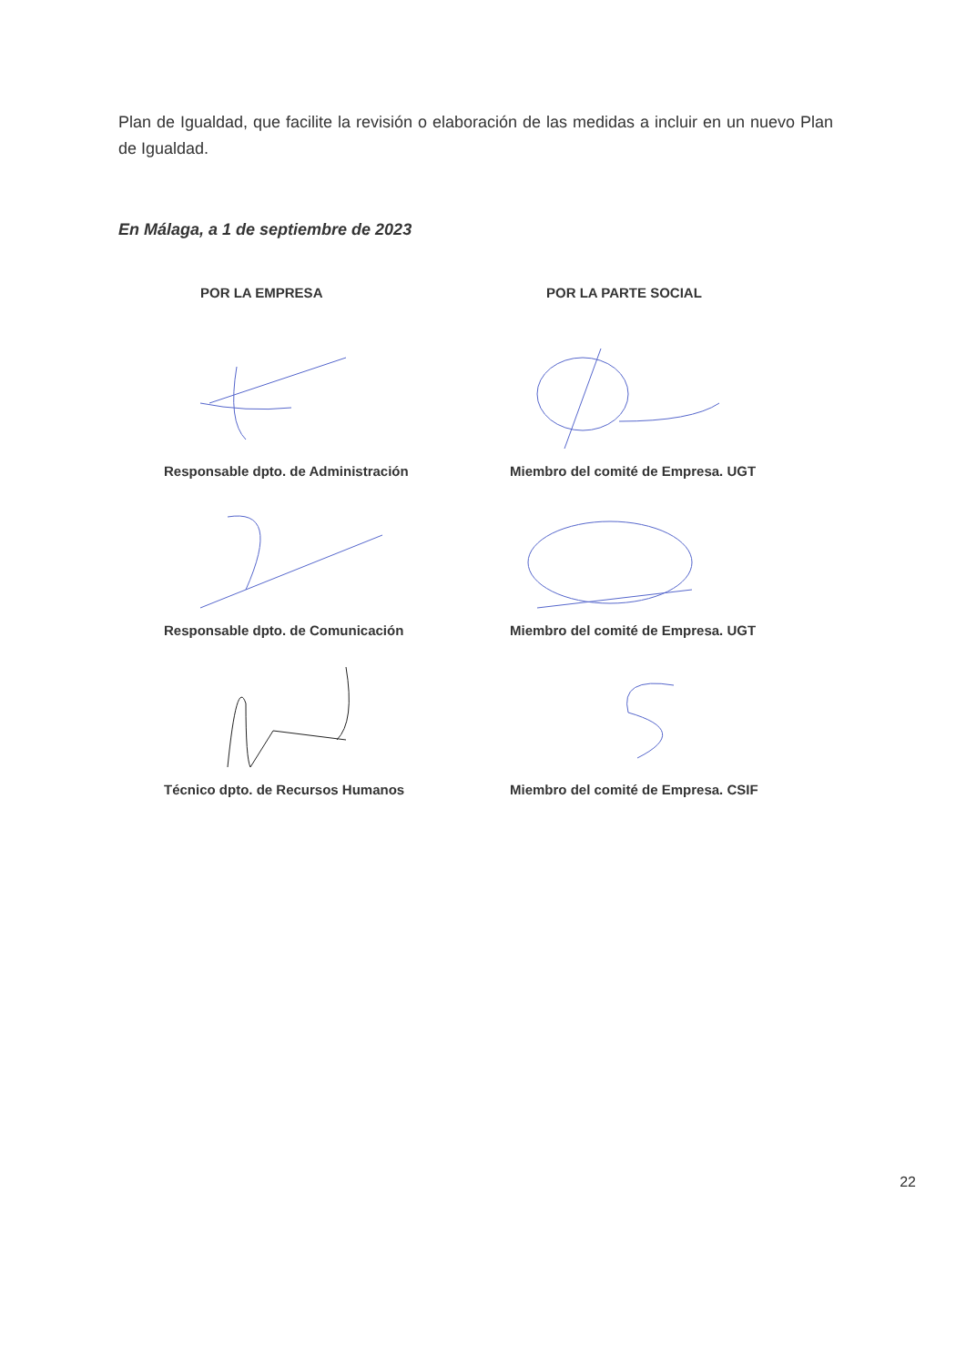Plan de Igualdad, que facilite la revisión o elaboración de las medidas a incluir en un nuevo Plan de Igualdad.
En Málaga, a 1 de septiembre de 2023
POR LA EMPRESA
POR LA PARTE SOCIAL
Responsable dpto. de Administración
Miembro del comité de Empresa. UGT
Responsable dpto. de Comunicación
Miembro del comité de Empresa. UGT
Técnico dpto. de Recursos Humanos
Miembro del comité de Empresa. CSIF
22